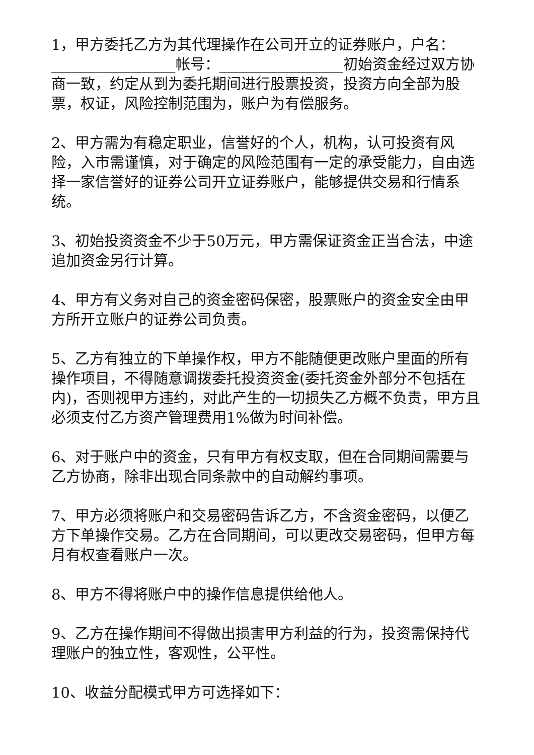1，甲方委托乙方为其代理操作在公司开立的证券账户，户名：_________________帐号：_________________初始资金经过双方协商一致，约定从到为委托期间进行股票投资，投资方向全部为股票，权证，风险控制范围为，账户为有偿服务。
2、甲方需为有稳定职业，信誉好的个人，机构，认可投资有风险，入市需谨慎，对于确定的风险范围有一定的承受能力，自由选择一家信誉好的证券公司开立证券账户，能够提供交易和行情系统。
3、初始投资资金不少于50万元，甲方需保证资金正当合法，中途追加资金另行计算。
4、甲方有义务对自己的资金密码保密，股票账户的资金安全由甲方所开立账户的证券公司负责。
5、乙方有独立的下单操作权，甲方不能随便更改账户里面的所有操作项目，不得随意调拨委托投资资金(委托资金外部分不包括在内)，否则视甲方违约，对此产生的一切损失乙方概不负责，甲方且必须支付乙方资产管理费用1%做为时间补偿。
6、对于账户中的资金，只有甲方有权支取，但在合同期间需要与乙方协商，除非出现合同条款中的自动解约事项。
7、甲方必须将账户和交易密码告诉乙方，不含资金密码，以便乙方下单操作交易。乙方在合同期间，可以更改交易密码，但甲方每月有权查看账户一次。
8、甲方不得将账户中的操作信息提供给他人。
9、乙方在操作期间不得做出损害甲方利益的行为，投资需保持代理账户的独立性，客观性，公平性。
10、收益分配模式甲方可选择如下：